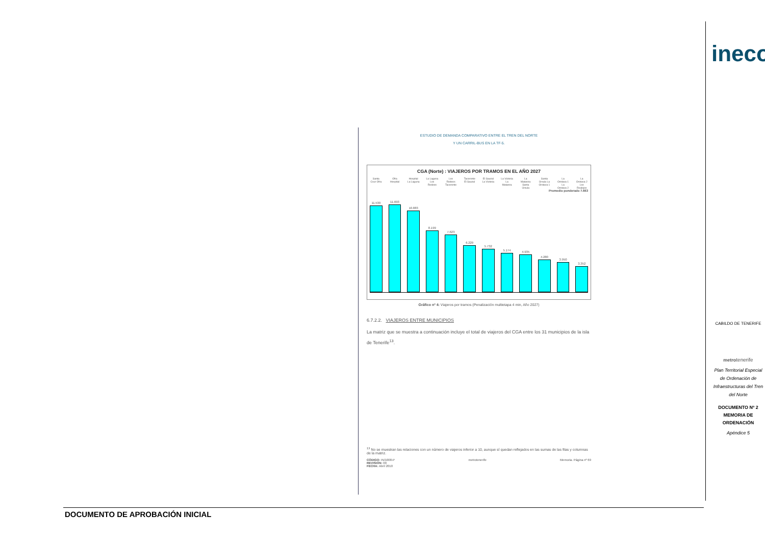ESTUDIO DE DEMANDA COMPARATIVO ENTRE EL TREN DEL NORTE
Y UN CARRIL-BUS EN LA TF-5.
CGA (Norte) : VIAJEROS POR TRAMOS EN EL AÑO 2027
Santa Cruz Ofra Ofra Hospital Hospital La Laguna La Laguna Los Rodeos Los Rodeos Tacoronte Tacoronte El Sauzal El Sauzal La Victoria La Victoria La Matanza La Matanza Santa Úrsula Santa Úrsula La Orotava 1 La Orotava 1 La Orotava 2 La Orotava 2 Los Realejos
Promedio ponderado 7.663
11.530
11.693
10.883
8.199
7.623
6.229
5.732
5.174
4.935
4.280
3.950
3.352
Gráfico nº 4: Viajeros por tramos (Penalización multietapa 4 min, Año 2027)
6.7.2.2. VIAJEROS ENTRE MUNICIPIOS
La matriz que se muestra a continuación incluye el total de viajeros del CGA entre los 31 municipios de la isla de Tenerife<sup>13</sup>.
<sup>13</sup> No se muestran las relaciones con un número de viajeros inferior a 10, aunque sí quedan reflejados en las sumas de las filas y columnas de la matriz.
CÓDIGO: IN/1008-P
REVISIÓN: 00
FECHA: Abril 2010
metrotenerife Memoria. Página nº 69
ineco
CABILDO DE TENERIFE
metrotenerife
Plan Territorial Especial de Ordenación de Infraestructuras del Tren del Norte
DOCUMENTO Nº 2
MEMORIA DE ORDENACIÓN
Apéndice 5
DOCUMENTO DE APROBACIÓN INICIAL